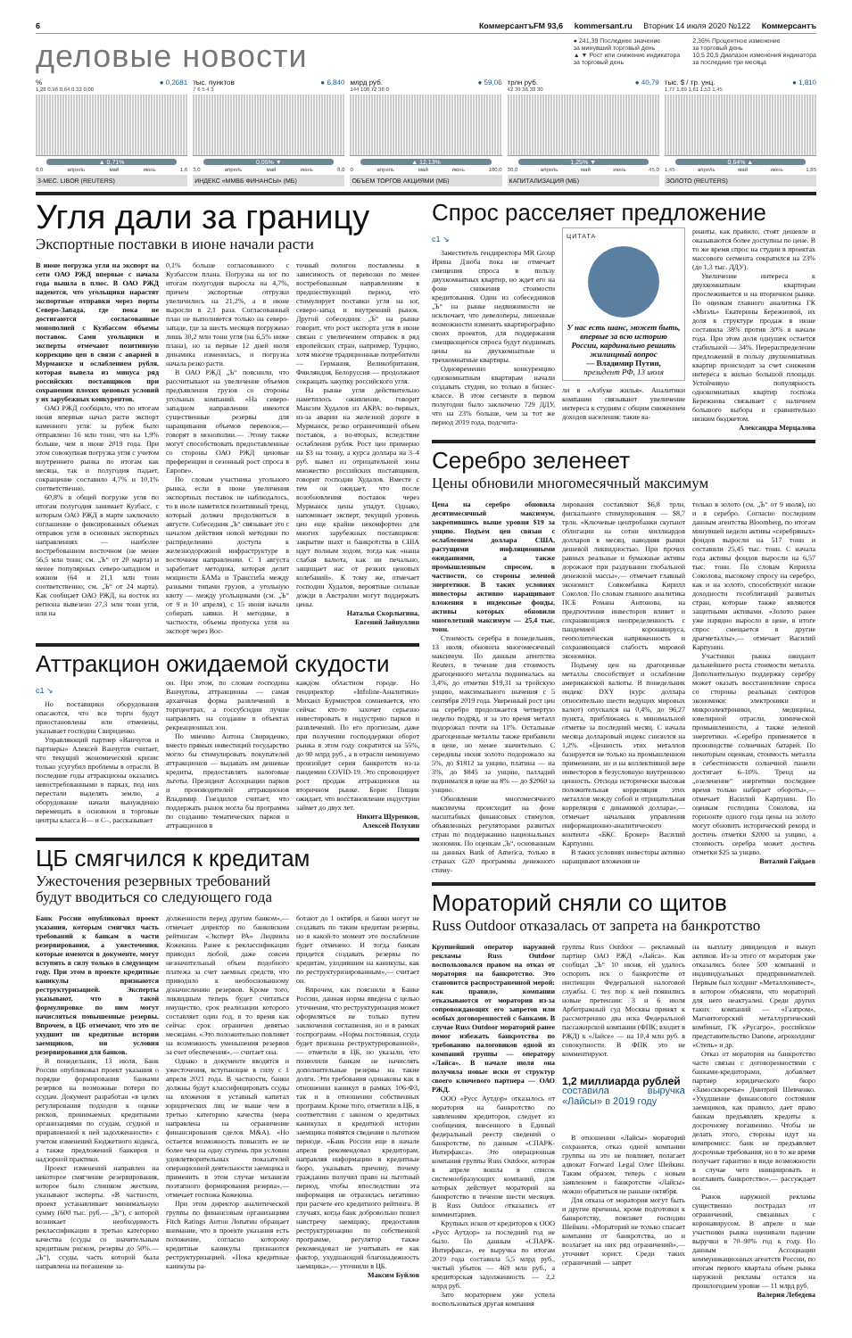6 КоммерсантъFM 93,6 kommersant.ru Вторник 14 июля 2020 №122 Коммерсантъ
деловые новости
● 241,39 Последнее значение
за минувший торговый день
▲ ▼ Рост или снижение индикатора
за торговый день
2,36% Процентное изменение
за торговый день
10,5 20,5 Диапазон изменения индикатора
за последние три месяца
% ● 0,2681
1,28 0,96 0,64 0,32 0,00
▲ 0,71%
0,0 апрель май июнь 1,6
3-МЕС. LIBOR (REUTERS)
тыс. пунктов ● 6,840
7 6 5 4 3
0,05% ▼
3,0 апрель май июнь 8,0
ИНДЕКС «ММВБ ФИНАНСЫ» (МБ)
млрд руб. ● 59,06
144 108 72 36 0
▲ 12,13%
0 апрель май июнь 180,0
ОБЪЕМ ТОРГОВ АКЦИЯМИ (МБ)
трлн руб. ● 40,79
42 39 36 33 30
1,25% ▼
30,0 апрель май июнь 45,0
КАПИТАЛИЗАЦИЯ (МБ)
тыс. $ / тр. унц. ● 1,810
1,77 1,69 1,61 1,53 1,45
0,64% ▲
1,45 апрель май июнь 1,85
ЗОЛОТО (REUTERS)
Угля дали за границу
Экспортные поставки в июне начали расти
В июне погрузка угля на экспорт на сети ОАО РЖД впервые с начала года вышла в плюс. В ОАО РЖД надеются, что угольщики нарастят экспортные отправки через порты Северо-Запада, где пока не достигаются согласованные монополией с Кузбассом объемы поставок. Сами угольщики и эксперты отмечают позитивную коррекцию цен в связи с аварией в Мурманске и ослаблением рубля, которая вывела из минуса ряд российских поставщиков при сохранении плохих ценовых условий у их зарубежных конкурентов.
ОАО РЖД сообщило, что по итогам июня впервые начал расти экспорт каменного угля: за рубеж было отправлено 16 млн тонн, что на 1,9% больше, чем в июне 2019 года. При этом совокупная погрузка угля с учетом внутреннего рынка по итогам как месяца, так и полугодия падает, сокращение составило 4,7% и 10,1% соответственно.
60,8% в общей погрузке угля по итогам полугодия занимает Кузбасс, с которым ОАО РЖД в марте заключило соглашение о фиксированных объемах отправок угля в основных экспортных направлениях — наиболее востребованном восточном (не менее 56,5 млн тонн; см. „Ъ“ от 20 марта) и менее популярных северо-западном и южном (64 и 21,1 млн тонн соответственно; см. „Ъ“ от 24 марта). Как сообщает ОАО РЖД, на восток из региона вывезено 27,3 млн тонн угля, или на
0,1% больше согласованного с Кузбассом плана. Погрузка на юг по итогам полугодия выросла на 4,7%, причем экспортные отгрузки увеличились на 21,2%, а в июне выросли в 2,1 раза. Согласованный план не выполняется только на северо-западе, где за шесть месяцев погружено лишь 30,2 млн тонн угля (на 6,5% ниже плана), но за первые 12 дней июля динамика изменилась, и погрузка начала резко расти.
В ОАО РЖД „Ъ“ пояснили, что рассчитывают на увеличение объемов предъявления грузов со стороны угольных компаний. «На северо-западном направлении имеются существенные резервы для наращивания объемов перевозок,— говорят в монополии.— Этому также могут способствовать предоставленные со стороны ОАО РЖД ценовые преференции и сезонный рост спроса в Европе».
По словам участника угольного рынка, если в июне увеличения экспортных поставок не наблюдалось, то в июле наметился позитивный тренд, который должен продолжиться в августе. Собеседник „Ъ“ связывает это с началом действия новой методики по распределению доступа к железнодорожной инфраструктуре в восточном направлении. С 1 августа заработает методика, которая делит мощности БАМа и Транссиба между разными типами грузов, а угольную квоту — между угольщиками (см. „Ъ“ от 9 и 10 апреля), с 15 июня начали собирать заявки. В методике, в частности, объемы пропуска угля на экспорт через Вос-
точный полигон поставлены в зависимость от перевозки по менее востребованным направлениям в предшествующий период, что стимулирует поставки угля на юг, северо-запад и внутренний рынок. Другой собеседник „Ъ“ на рынке говорит, что рост экспорта угля в июне связан с увеличением отправок в ряд европейских стран, например, Турцию, хотя многие традиционные потребители — Германия, Великобритания, Финляндия, Белоруссия — продолжают сокращать закупку российского угля.
На рынке угля действительно наметилось оживление, говорит Максим Худалов из АКРА: во-первых, из-за аварии на железной дороге в Мурманск, резко ограничившей объем поставок, а во-вторых, вследствие ослабления рубля. Рост цен примерно на $3 на тонну, а курса доллара на 3–4 руб. вывел из отрицательной зоны множество российских поставщиков, говорит господин Худалов. Вместе с тем он ожидает, что после возобновления поставок через Мурманск цены упадут. Однако, напоминает эксперт, текущий уровень цен еще крайне некомфортен для многих зарубежных поставщиков: закрытие шахт и банкротства в США идут полным ходом, тогда как «наша слабая валюта, как ни печально, защищает нас от резких ценовых колебаний». К тому же, отмечает господин Худалов, вероятные сильные дожди в Австралии могут поддержать цены.
Наталья Скорлыгина,
Евгений Зайнуллин
Аттракцион ожидаемой скудости
c1 ↘
Но поставщики оборудования опасаются, что все торги будут приостановлены или отменены, указывает господин Свириденко.
Управляющий партнер «Ванчугов и партнеры» Алексей Ванчугов считает, что текущий экономический кризис только усугубил проблемы в отрасли. В последние годы аттракционы оказались невостребованными в парках, под них перестали выделять землю, а оборудование начали вынужденно перемещать в основном в торговые центры класса B— и C–, рассказывает
он. При этом, по словам господина Ванчугова, аттракционы — самая архаичная форма развлечений в торгцентрах, а госсубсидии лучше направлять на создание в объектах рекреационных зон.
По мнению Антона Свириденко, вместо прямых инвестиций государство могло бы стимулировать покупателей аттракционов — выдавать им дешевые кредиты, предоставлять налоговые льготы. Президент Ассоциации парков и производителей аттракционов Владимир Гнездилов считает, что поддержать рынок могла бы программа по созданию тематических парков и аттракционов в
каждом областном городе. Но гендиректор «Infoline-Аналитики» Михаил Бурмистров сомневается, что сейчас кто-то захочет серьезно инвестировать в индустрию парков и развлечений. По его прогнозам, даже при получении господдержки оборот рынка в этом году сократится на 55%, до 90 млрд руб., а в отрасли неминуемо произойдет серия банкротств из-за пандемии COVID-19. Это спровоцирует рост продаж аттракционов на вторичном рынке. Борис Пищик ожидает, что восстановление индустрии займет до двух лет.
Никита Щуренков,
Алексей Полухин
ЦБ смягчился к кредитам
Ужесточения резервных требований
будут вводиться со следующего года
Банк России опубликовал проект указания, которым смягчил часть требований к банкам в части резервирования, а ужесточения, которые имеются в документе, могут вступить в силу только в следующем году. При этом в проекте кредитные каникулы признаются реструктуризацией. Эксперты указывают, что в такой формулировке по ним могут начисляться повышенные резервы. Впрочем, в ЦБ отмечают, что это не ухудшит ни кредитные истории заемщиков, ни условия резервирования для банков.
В понедельник, 13 июля, Банк России опубликовал проект указания о порядке формирования банками резервов на возможные потери по ссудам. Документ разработан «в целях регулирования подходов к оценке рисков, принимаемых кредитными организациями по ссудам, ссудной и приравненной к ней задолженности» с учетом изменений Бюджетного кодекса, а также предложений банкиров и надзорной практики.
Проект изменений направлен на некоторое смягчение резервирования, которое было слишком жестким, указывают эксперты. «В частности, проект устанавливает минимальную сумму (600 тыс. руб.— „Ъ“), с которой возникает необходимость реклассификации в третью категорию качества (ссуды со значительным кредитным риском, резервы до 50%.— „Ъ“), ссуды, часть которой была направлена на погашение за-
долженности перед другим банком»,— отмечает директор по банковским рейтингам «Эксперт РА» Людмила Кожекина. Ранее к реклассификации приводил любой, даже совсем незначительный объем подобного платежа за счет заемных средств, что приводило к необоснованному доначислению резервов. Кроме того, ликвидным теперь будет считаться имущество, срок реализации которого составляет один год, в то время как сейчас срок ограничен девятью месяцами. «Это положительно повлияет на возможность уменьшения резервов за счет обеспечения»,— считает она.
Однако в документе вводятся и ужесточения, вступающие в силу с 1 апреля 2021 года. В частности, банки должны будут классифицировать ссуды на вложения в уставный капитал юридических лиц не выше чем в третью категорию качества (мера направлена на ограничение финансирования сделок M&A). «Но остается возможность повысить ее не более чем на одну ступень при условии удовлетворительных показателей операционной деятельности заемщика и применить в этом случае механизм поэтапного формирования резерва»,— отмечает госпожа Кожекина.
При этом директор аналитической группы по финансовым организациям Fitch Ratings Антон Лопатин обращает внимание, что в проекте указания есть положение, согласно которому кредитные каникулы признаются реструктуризацией. «Пока кредитные каникулы ра-
ботают до 1 октября, и банки могут не создавать по таким кредитам резервы, но в какой-то момент это послабление будет отменено. И тогда банкам придется создавать резервы по кредитам, уходившим на каникулы, как по реструктуризированным»,— считает он.
Впрочем, как пояснили в Банке России, данная норма введена с целью уточнения, что реструктуризация может оформляться не только путем заключения соглашения, но и в рамках госпрограмм. «Норма постоянная, ссуда будет признана реструктурированной»,— отметили в ЦБ, но указали, что позволили банкам не начислять дополнительные резервы на такие долги. Эти требования одинаковы как в отношении каникул в рамках 106-ФЗ, так и в отношении собственных программ. Кроме того, отметили в ЦБ, в соответствии с законом о кредитных каникулах в кредитной истории заемщика появятся сведения о льготном периоде. «Банк России еще в начале апреля рекомендовал кредиторам, направляя информацию в кредитные бюро, указывать причину, почему гражданин получил право на льготный период, чтобы впоследствии эта информация не отразилась негативно при расчете его кредитного рейтинга. В случаях, когда банк добровольно пошел навстречу заемщику, предоставив реструктуризацию по собственной программе, регулятор также рекомендовал не учитывать ее как фактор, ухудшающий благонадежность заемщика»,— уточнили в ЦБ.
Максим Буйлов
Спрос расселяет предложение
c1 ↘
Заместитель гендиректора MR Group Ирина Дзюба пока не отмечает смещения спроса в пользу двухкомнатных квартир, но ждет его на фоне снижения стоимости кредитования. Один из собеседников „Ъ“ на рынке недвижимости не исключает, что девелоперы, лишенные возможности изменить квартирографию своих проектов, для поддержания смещвющегося спроса будут поднимать цены на двухкомнатные и трехкомнатные квартиры.
Одновременно конкуренцию однокомнатным квартирам начали создавать студии, но только в бизнес-классе. В этом сегменте в первом полугодии было заключено 729 ДДУ, что на 23% больше, чем за тот же период 2019 года, подсчита-
ЦИТАТА
У нас есть шанс, может быть, впервые за всю историю России, кардинально решить жилищный вопрос
— Владимир Путин,
президент РФ, 13 июля
ли в «Азбуке жилья». Аналитики компании связывают увеличение интереса к студиям с общим снижением доходов населения: такие ва-
рианты, как правило, стоят дешевле и оказываются более доступны по цене. В то же время спрос на студии в проектах массового сегмента сократился на 23% (до 1,3 тыс. ДДУ).
Увеличение интереса к двухкомнатным квартирам прослеживается и на вторичном рынке. По оценкам главного аналитика ГК «Миэль» Екатерины Бережновой, их доля в структуре продаж в июне составила 38% против 30% в начале года. При этом доля однушек остается стабильной — 34%. Перераспределение предложений в пользу двухкомнатных квартир происходит за счет снижения интереса к жилью большой площади. Устойчивую популярность однокомнатных квартир госпожа Бережнова связывает с наличием большого выбора и сравнительно низким бюджетом.
Александра Мерцалова
Серебро зеленеет
Цены обновили многомесячный максимум
Цена на серебро обновила десятимесячный максимум, закрепившись выше уровня $19 за унцию. Подъем цен связан с ослаблением доллара США, растущими инфляционными ожиданиями, а также промышленным спросом, в частности, со стороны зеленой энергетики. В таких условиях инвесторы активно наращивают вложения в индексные фонды, активы которых обновили многолетний максимум — 25,4 тыс. тонн.
Стоимость серебра в понедельник, 13 июля, обновила многомесячный максимум. По данным агентства Reuters, в течение дня стоимость драгоценного металла поднималась на 3,4%, до отметки $19,31 за тройскую унцию, максимального значения с 5 сентября 2019 года. Уверенный рост цен на серебро продолжается четвертую неделю подряд, и за это время металл подорожал почти на 11%. Остальные драгоценные металлы также прибавили в цене, но менее значительно. С середины июня золото подорожало на 5%, до $1812 за унцию, платина — на 3%, до $845 за унцию, палладий поднимался в цене на 8% — до $2060 за унцию.
Обновление многомесячного максимума происходит на фоне масштабных финансовых стимулов, объявленных регуляторами развитых стран по поддержанию национальных экономик. По оценкам „Ъ“, основанным на данных Bank of America, только в странах G20 программы денежного стиму-
лирования составляют $6,8 трлн, фискального стимулирования — $8,7 трлн. «Ключевые центробанки скупают облигации на сотни миллиардов долларов в месяц, наводняя рынки дешевой ликвидностью. При прочих равных реальные и бумажные активы дорожают при раздувании глобальной денежной массы»,— отмечает главный экономист Совкомбанка Кирилл Соколов. По словам главного аналитика ПСБ Романа Антонова, на предпочтения инвесторов влияет и сохраняющаяся неопределенность с пандемией коронавируса, геополитическая напряженность и сохраняющаяся слабость мировой экономики.
Подъему цен на драгоценные металлы способствует и ослабление американской валюты. В понедельник индекс DXY (курс доллара относительно шести ведущих мировых валют) опускался на 0,4%, до 96,27 пункта, приближаясь к минимальной отметке за последний месяц. С начала месяца долларовый индекс снизился на 1,2%. «Ценность этих металлов базируется не только на промышленном применении, но и на коллективной вере инвесторов в безусловную внутреннюю ценность. Отсюда исторически высокая положительная корреляция этих металлов между собой и отрицательная корреляция с динамикой доллара»,— отмечает начальник управления информационно-аналитического контента «БКС Брокер» Василий Карпунин.
В таких условиях инвесторы активно наращивают вложения не
только в золото (см. „Ъ“ от 9 июля), но и в серебро. Согласно последним данным агентства Bloomberg, по итогам минувшей недели активы «серебряных» фондов выросли на 517 тонн и составили 25,45 тыс. тонн. С начала года активы фондов выросли на 6,57 тыс. тонн. По словам Кирилла Соколова, высокому спросу на серебро, как и на золото, способствуют низкие доходности гособлигаций развитых стран, которые также являются защитными активами. «Золото ранее уже изрядно выросло в цене, в итоге спрос смещается в другие драгметаллы»,— отмечает Василий Карпунин.
Участники рынка ожидают дальнейшего роста стоимости металла. Дополнительную поддержку серебру может оказать восстановление спроса со стороны реальных секторов экономики: электроники и микроэлектроники, медицины, ювелирной отрасли, химической промышленности, а также зеленой энергетики. «Серебро применяется в производстве солнечных батарей. По некоторым оценкам, стоимость металла в себестоимости солнечной панели достигает 6–10%. Тренд на „озеленение“ энергетики последнее время только набирает обороты»,— отмечает Василий Карпунин. По оценкам господина Соколова, на горизонте одного года цены на золото могут обновить исторический рекорд и достичь отметки $2000 за унцию, а стоимость серебра может достичь отметки $25 за унцию.
Виталий Гайдаев
Мораторий сняли со щитов
Russ Outdoor отказалась от запрета на банкротство
Крупнейший оператор наружной рекламы Russ Outdoor воспользовался правом на отказ от моратория на банкротство. Это становится распространенной мерой: как правило, компании отказываются от моратория из-за сопровождающих его запретов или особых договоренностей с банками. В случае Russ Outdoor мораторий ранее помог избежать банкротства по требованию налоговиков одной из компаний группы — оператору «Лайса». В начале июля она получила новые иски от структур своего ключевого партнера — ОАО РЖД.
ООО «Русс Аутдор» отказалось от моратория на банкротство по заявлениям кредиторов, следует из сообщения, внесенного в Единый федеральный реестр сведений о банкротстве, по данным «СПАРК-Интерфакса». Это операционная компания группы Russ Outdoor, которая в апреле вошла в список системообразующих компаний, для которых действует мораторий на банкротство в течение шести месяцев. В Russ Outdoor отказались от комментариев.
Крупных исков от кредиторов к ООО «Русс Аутдор» за последний год не было. По данным «СПАРК-Интерфакса», ее выручка по итогам 2019 года составила 5,5 млрд руб., чистый убыток — 469 млн руб., а кредиторская задолженность — 2,2 млрд руб.
Зато мораторием уже успела воспользоваться другая компания
группы Russ Outdoor — рекламный партнер ОАО РЖД «Лайса». Как сообщал „Ъ“ 10 июня, ей удалось оспорить иск о банкротстве от инспекции Федеральной налоговой службы. С тех пор к ней появились новые претензии: 3 и 6 июля Арбитражный суд Москвы принял к рассмотрению два иска Федеральной пассажирской компании (ФПК; входит в РЖД) к «Лайсе» — на 10,4 млн руб. в совокупности. В ФПК это не комментируют.
1,2 миллиарда рублей
составила выручка «Лайсы» в 2019 году
В отношении «Лайсы» мораторий сохранится, отказ одной компании группы на это не повлияет, полагает адвокат Forward Legal Олег Шейкин. Таким образом, теперь с новым заявлением о банкротстве «Лайсы» можно обратиться не раньше октября.
Для отказа от моратория могут быть и другие причины, кроме подготовки к банкротству, поясняет господин Шейкин. «Мораторий не только спасает компании от банкротства, но и возлагает на них ряд ограничений»,— уточняет юрист. Среди таких ограничений — запрет
на выплату дивидендов и выкуп активов. Из-за этого от моратория уже отказались более 500 компаний и индивидуальных предпринимателей. Первым был холдинг «Металлоинвест», в котором объясняли, что мораторий для него неактуален. Среди других таких компаний — «Газпром», Магнитогорский металлургический комбинат, ГК «Русагро», российское представительство Danone, агрохолдинг «Степь» и др.
Отказ от моратория на банкротство часто связан с договоренностями с банками-кредиторами, добавляет партнер юридического бюро «Замоскворечье» Дмитрий Шевченко. «Ухудшение финансового состояния заемщиков, как правило, дает право банкам предъявлять кредиты к досрочному погашению. Чтобы не делать этого, стороны идут на компромисс: банк не предъявляет досрочные требования, но в то же время получает гарантию в виде возможности в случае чего инициировать и возглавить банкротство»,— рассуждает он.
Рынок наружной рекламы существенно пострадал от ограничений, связанных с коронавирусом. В апреле и мае участники рынка оценивали падение выручки в 70–90% год к году. По данным Ассоциации коммуникационных агентств России, по итогам первого квартала объем рынка наружной рекламы остался на прошлогоднем уровне — 11 млрд руб.
Валерия Лебедева